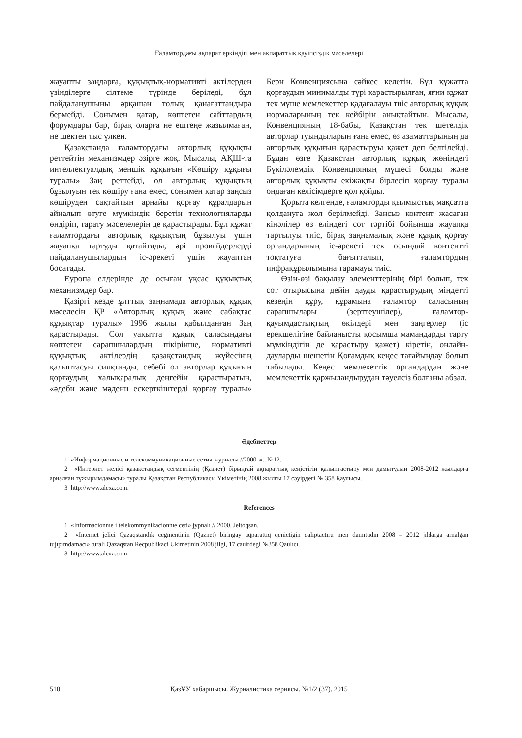Ғаламтордағы ақпарат еркіндігі мен ақпараттық қауіпсіздік мәселелері
жауапты заңдарға, құқықтық-нормативті актілерден үзінділерге сілтеме түрінде беріледі, бұл пайдаланушыны әрқашан толық қанағаттандыра бермейді. Сонымен қатар, көптеген сайттардың форумдары бар, бірақ оларға не ештеңе жазылмаған, не шектен тыс үлкен.
Қазақстанда ғаламтордағы авторлық құқықты реттейтін механизмдер әзірге жоқ. Мысалы, АҚШ-та интеллектуалдық меншік құқығын «Көшіру құқығы туралы» Заң реттейді, ол авторлық құқықтың бұзылуын тек көшіру ғана емес, сонымен қатар заңсыз көшіруден сақтайтын арнайы қорғау құралдарын айналып өтуге мүмкіндік беретін технологияларды өндіріп, тарату мәселелерін де қарастырады. Бұл құжат ғаламтордағы авторлық құқықтың бұзылуы үшін жауапқа тартуды қатайтады, әрі провайдерлерді пайдаланушылардың іс-әрекеті үшін жауаптан босатады.
Еуропа елдерінде де осыған ұқсас құқықтық механизмдер бар.
Қазіргі кезде ұлттық заңнамада авторлық құқық мәселесін ҚР «Авторлық құқық және сабақтас құқықтар туралы» 1996 жылы қабылданған Заң қарастырады. Сол уақытта құқық саласындағы көптеген сарапшылардың пікірінше, нормативті құқықтық актілердің қазақстандық жүйесінің қалыптасуы сияқтанды, себебі ол авторлар құқығын қорғаудың халықаралық деңгейін қарастыратын, «әдеби және мәдени ескерткіштерді қорғау туралы» Берн Конвенциясына сәйкес келетін. Бұл құжатта қорғаудың минималды түрі қарастырылған, яғни құжат тек мүше мемлекеттер қадағалауы тиіс авторлық құқық нормаларының тек кейбірін анықтайтын. Мысалы, Конвенцияның 18-бабы, Қазақстан тек шетелдік авторлар туындыларын ғана емес, өз азаматтарының да авторлық құқығын қарастыруы қажет деп белгілейді. Бұдан өзге Қазақстан авторлық құқық жөніндегі Бүкіләлемдік Конвенцияның мүшесі болды және авторлық құқықты екіжақты бірлесіп қорғау туралы ондаған келісімдерге қол қойды.
Қорыта келгенде, ғаламторды қылмыстық мақсатта қолдануға жол берілмейді. Заңсыз контент жасаған кінәлілер өз еліндегі сот тәртібі бойынша жауапқа тартылуы тиіс, бірақ заңнамалық және құқық қорғау органдарының іс-әрекеті тек осындай контентті тоқтатуға бағытталып, ғаламтордың инфрақұрылымына тарамауы тиіс.
Өзін-өзі бақылау элементтерінің бірі болып, тек сот отырысына дейін дауды қарастырудың міндетті кезеңін құру, құрамына ғаламтор саласының сарапшылары (зерттеушілер), ғаламтор-қауымдастықтың өкілдері мен заңгерлер (іс ерекшелігіне байланысты қосымша мамандарды тарту мүмкіндігін де қарастыру қажет) кіретін, онлайн-дауларды шешетін Қоғамдық кеңес тағайындау болып табылады. Кеңес мемлекеттік органдардан және мемлекеттік қаржыландырудан тәуелсіз болғаны абзал.
Әдебиеттер
1 «Информационные и телекоммуникационные сети» журналы //2000 ж., №12.
2 «Интернет желісі қазақстандық сегментінің (Қазнет) бірыңғай ақпараттық кеңістігін қалыптастыру мен дамытудың 2008-2012 жылдарға арналған тұжырымдамасы» туралы Қазақстан Республикасы Үкіметінің 2008 жылғы 17 сәуірдегі № 358 Қаулысы.
3 http://www.alexa.com.
References
1 «Informacionnıe i telekommynikacionnıe ceti» jypnalı // 2000. Jeltoqsan.
2 «Internet jelici Qazaqstandık cegmentinin (Qaznet) biringay aqparattıq qenictigin qalıptactıru men damıtudın 2008 – 2012 jıldarga arnalgan tujıpımdamacı» turali Qazaqstan Recpublikaci Ukimetinin 2008 jilgi, 17 cauirdegi №358 Qaulıcı.
3 http://www.alexa.com.
510 ҚазҰУ хабаршысы. Журналистика сериясы. №1/2 (37). 2015